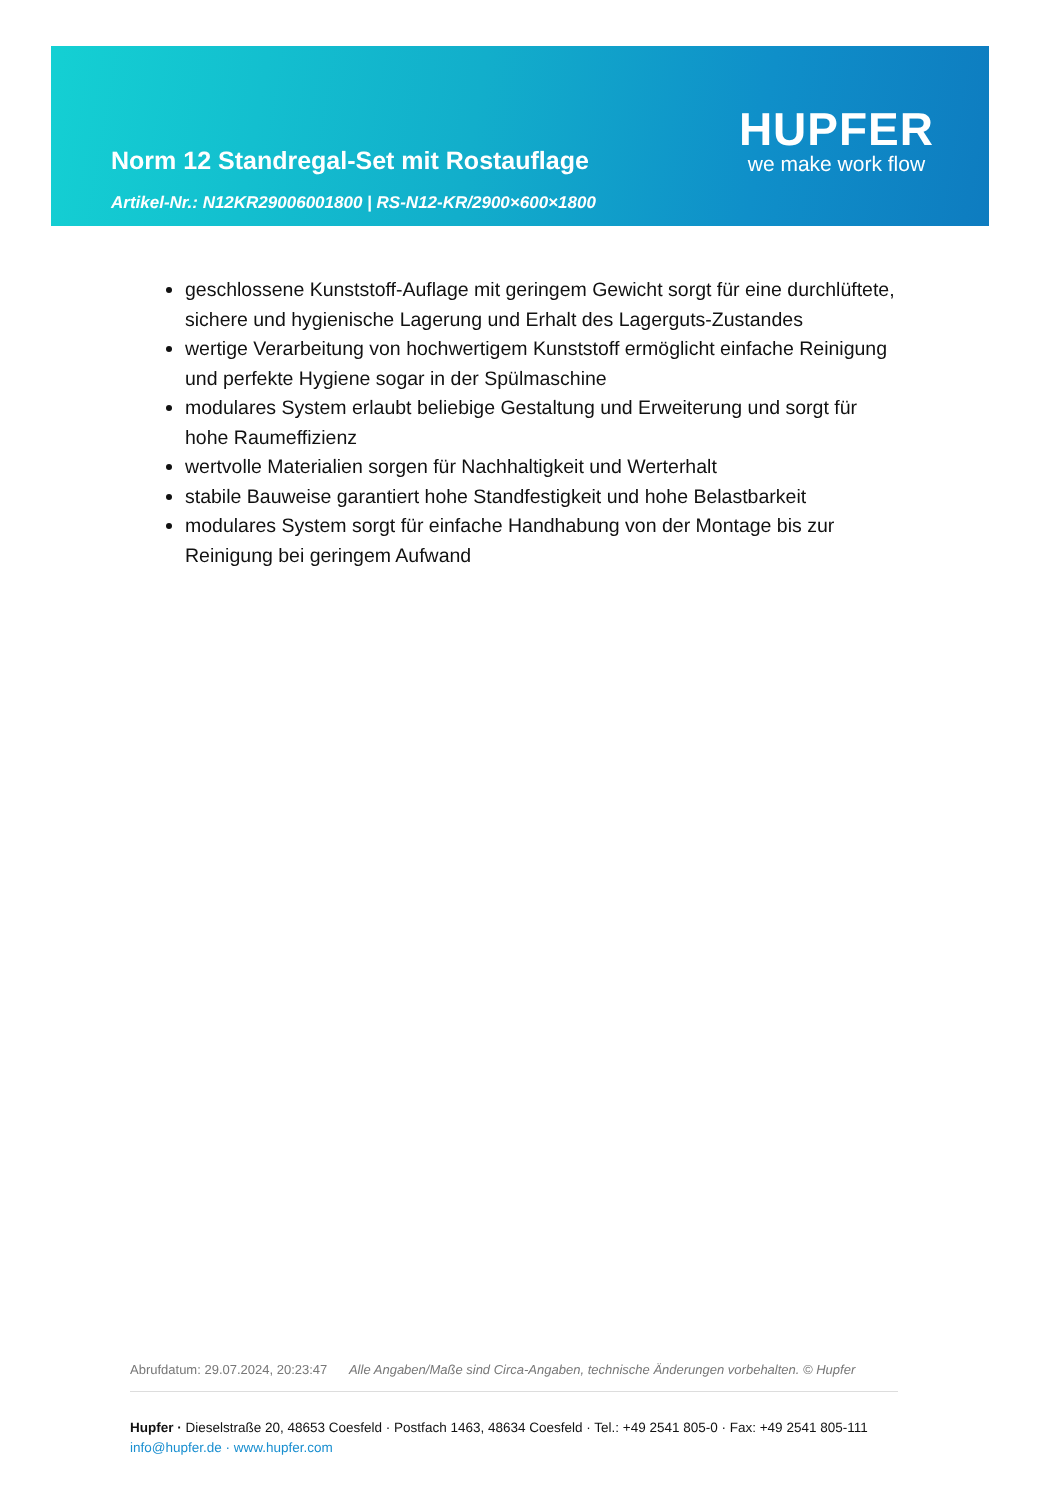Norm 12 Standregal-Set mit Rostauflage
Artikel-Nr.: N12KR29006001800 | RS-N12-KR/2900×600×1800
HUPFER
we make work flow
geschlossene Kunststoff-Auflage mit geringem Gewicht sorgt für eine durchlüftete, sichere und hygienische Lagerung und Erhalt des Lagerguts-Zustandes
wertige Verarbeitung von hochwertigem Kunststoff ermöglicht einfache Reinigung und perfekte Hygiene sogar in der Spülmaschine
modulares System erlaubt beliebige Gestaltung und Erweiterung und sorgt für hohe Raumeffizienz
wertvolle Materialien sorgen für Nachhaltigkeit und Werterhalt
stabile Bauweise garantiert hohe Standfestigkeit und hohe Belastbarkeit
modulares System sorgt für einfache Handhabung von der Montage bis zur Reinigung bei geringem Aufwand
Abrufdatum: 29.07.2024, 20:23:47 Alle Angaben/Maße sind Circa-Angaben, technische Änderungen vorbehalten. © Hupfer
Hupfer · Dieselstraße 20, 48653 Coesfeld · Postfach 1463, 48634 Coesfeld · Tel.: +49 2541 805-0 · Fax: +49 2541 805-111
info@hupfer.de · www.hupfer.com